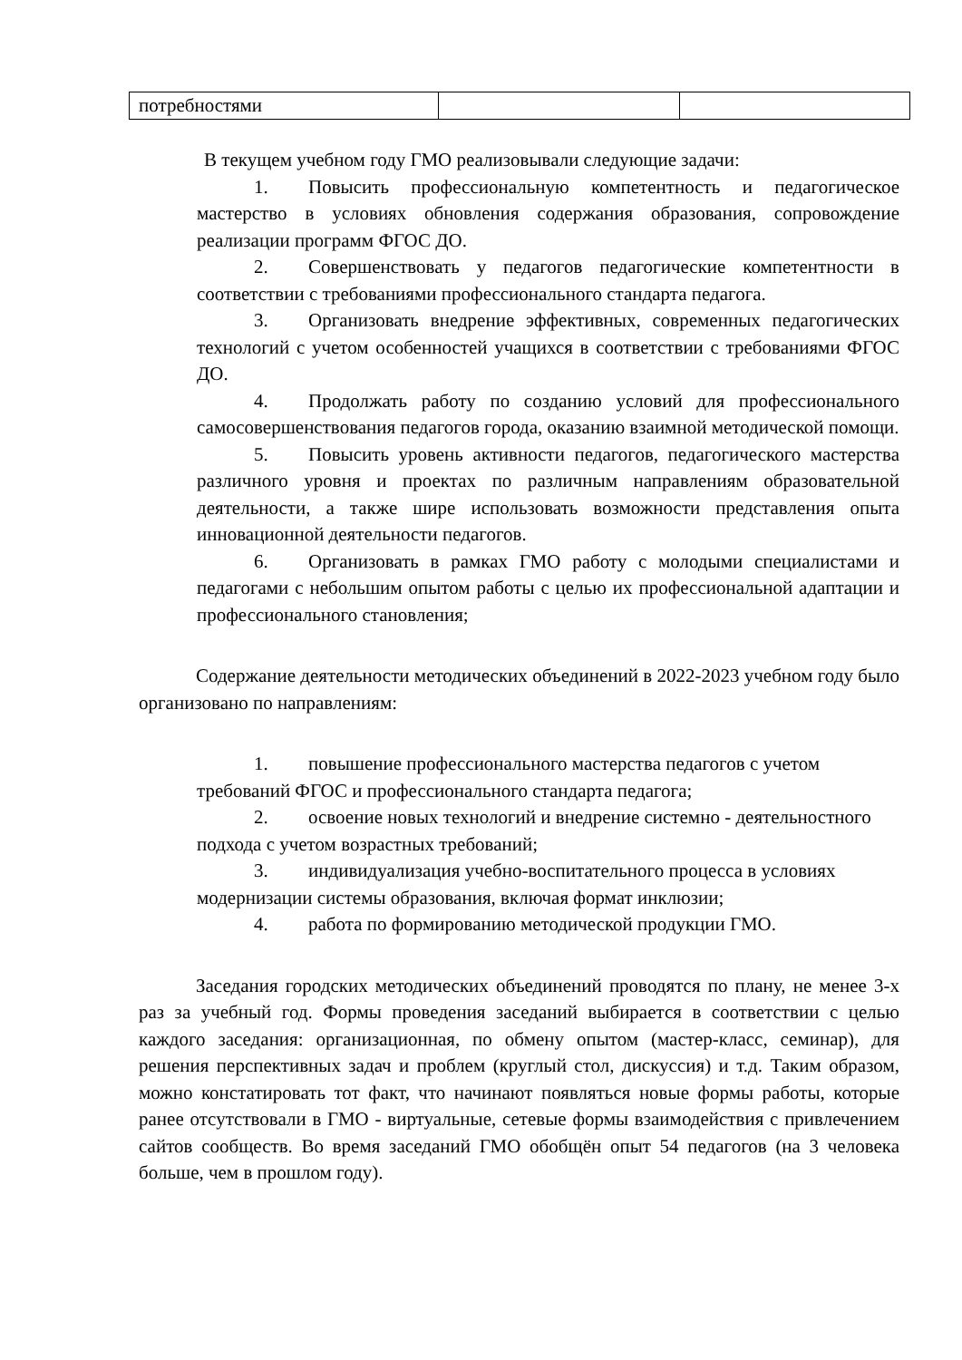| потребностями | | |
В текущем учебном году ГМО реализовывали следующие задачи:
1. Повысить профессиональную компетентность и педагогическое мастерство в условиях обновления содержания образования, сопровождение реализации программ ФГОС ДО.
2. Совершенствовать у педагогов педагогические компетентности в соответствии с требованиями профессионального стандарта педагога.
3. Организовать внедрение эффективных, современных педагогических технологий с учетом особенностей учащихся в соответствии с требованиями ФГОС ДО.
4. Продолжать работу по созданию условий для профессионального самосовершенствования педагогов города, оказанию взаимной методической помощи.
5. Повысить уровень активности педагогов, педагогического мастерства различного уровня и проектах по различным направлениям образовательной деятельности, а также шире использовать возможности представления опыта инновационной деятельности педагогов.
6. Организовать в рамках ГМО работу с молодыми специалистами и педагогами с небольшим опытом работы с целью их профессиональной адаптации и профессионального становления;
Содержание деятельности методических объединений в 2022-2023 учебном году было организовано по направлениям:
1. повышение профессионального мастерства педагогов с учетом требований ФГОС и профессионального стандарта педагога;
2. освоение новых технологий и внедрение системно - деятельностного подхода с учетом возрастных требований;
3. индивидуализация учебно-воспитательного процесса в условиях модернизации системы образования, включая формат инклюзии;
4. работа по формированию методической продукции ГМО.
Заседания городских методических объединений проводятся по плану, не менее 3-х раз за учебный год. Формы проведения заседаний выбирается в соответствии с целью каждого заседания: организационная, по обмену опытом (мастер-класс, семинар), для решения перспективных задач и проблем (круглый стол, дискуссия) и т.д. Таким образом, можно констатировать тот факт, что начинают появляться новые формы работы, которые ранее отсутствовали в ГМО - виртуальные, сетевые формы взаимодействия с привлечением сайтов сообществ. Во время заседаний ГМО обобщён опыт 54 педагогов (на 3 человека больше, чем в прошлом году).